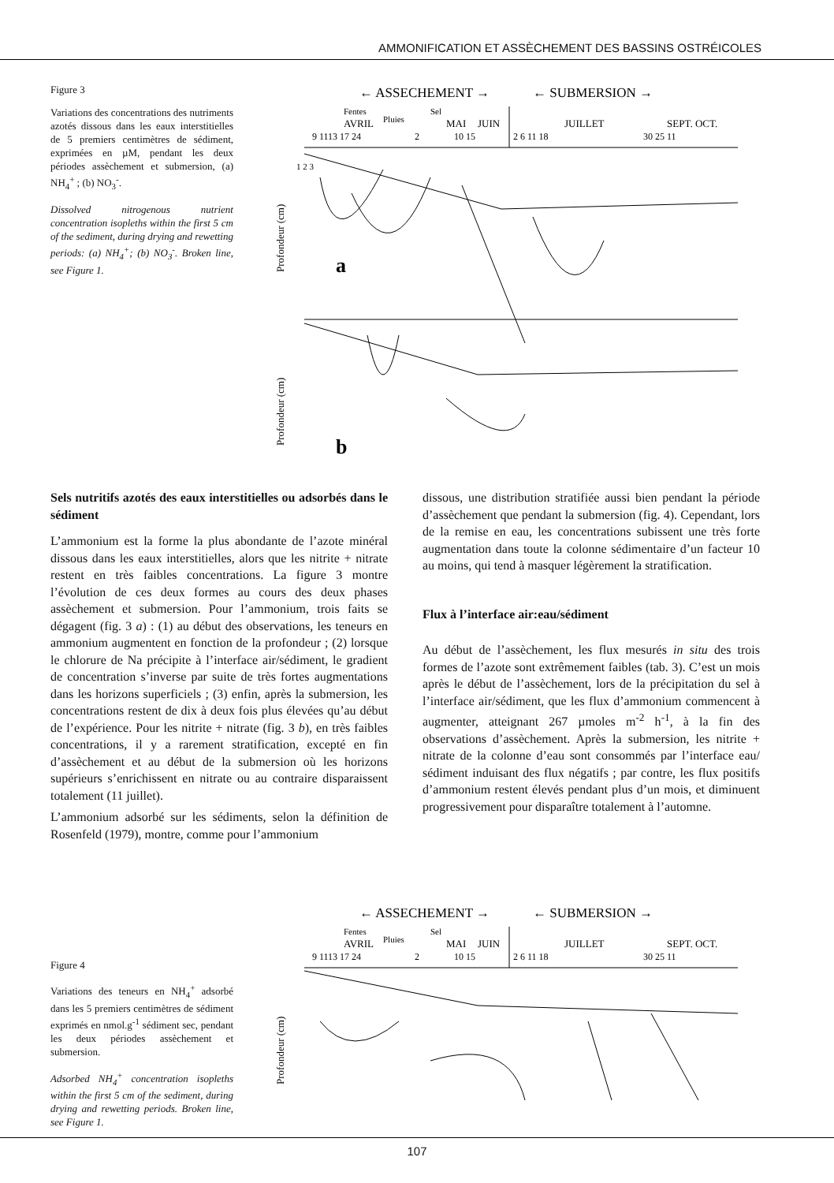AMMONIFICATION ET ASSÈCHEMENT DES BASSINS OSTRÉICOLES
Figure 3
Variations des concentrations des nutriments azotés dissous dans les eaux interstitielles de 5 premiers centimètres de sédiment, exprimées en µM, pendant les deux périodes assèchement et submersion, (a) NH<sub>4</sub><sup>+</sup> ; (b) NO<sub>3</sub><sup>-</sup>.
Dissolved nitrogenous nutrient concentration isopleths within the first 5 cm of the sediment, during drying and rewetting periods: (a) NH<sub>4</sub><sup>+</sup>; (b) NO<sub>3</sub><sup>-</sup>. Broken line, see Figure 1.
← ASSECHEMENT →
← SUBMERSION →
Fentes
Sel
AVRIL
Pluies
MAI
JUIN
JUILLET
SEPT. OCT.
9 1113 17 24
2
10 15
2 6 11 18
30 25 11
Profondeur (cm)
1 2 3
a
Profondeur (cm)
b
Sels nutritifs azotés des eaux interstitielles ou adsorbés dans le sédiment
L’ammonium est la forme la plus abondante de l’azote minéral dissous dans les eaux interstitielles, alors que les nitrite + nitrate restent en très faibles concentrations. La figure 3 montre l’évolution de ces deux formes au cours des deux phases assèchement et submersion. Pour l’ammonium, trois faits se dégagent (fig. 3 a) : (1) au début des observations, les teneurs en ammonium augmentent en fonction de la profondeur ; (2) lorsque le chlorure de Na précipite à l’interface air/sédiment, le gradient de concentration s’inverse par suite de très fortes augmentations dans les horizons superficiels ; (3) enfin, après la submersion, les concentrations restent de dix à deux fois plus élevées qu’au début de l’expérience. Pour les nitrite + nitrate (fig. 3 b), en très faibles concentrations, il y a rarement stratification, excepté en fin d’assèchement et au début de la submersion où les horizons supérieurs s’enrichissent en nitrate ou au contraire disparaissent totalement (11 juillet).
L’ammonium adsorbé sur les sédiments, selon la définition de Rosenfeld (1979), montre, comme pour l’ammonium
dissous, une distribution stratifiée aussi bien pendant la période d’assèchement que pendant la submersion (fig. 4). Cependant, lors de la remise en eau, les concentrations subissent une très forte augmentation dans toute la colonne sédimentaire d’un facteur 10 au moins, qui tend à masquer légèrement la stratification.
Flux à l’interface air:eau/sédiment
Au début de l’assèchement, les flux mesurés in situ des trois formes de l’azote sont extrêmement faibles (tab. 3). C’est un mois après le début de l’assèchement, lors de la précipitation du sel à l’interface air/sédiment, que les flux d’ammonium commencent à augmenter, atteignant 267 µmoles m<sup>-2</sup> h<sup>-1</sup>, à la fin des observations d’assèchement. Après la submersion, les nitrite + nitrate de la colonne d’eau sont consommés par l’interface eau/ sédiment induisant des flux négatifs ; par contre, les flux positifs d’ammonium restent élevés pendant plus d’un mois, et diminuent progressivement pour disparaître totalement à l’automne.
Figure 4
Variations des teneurs en NH<sub>4</sub><sup>+</sup> adsorbé dans les 5 premiers centimètres de sédiment exprimés en nmol.g<sup>-1</sup> sédiment sec, pendant les deux périodes assèchement et submersion.
Adsorbed NH<sub>4</sub><sup>+</sup> concentration isopleths within the first 5 cm of the sediment, during drying and rewetting periods. Broken line, see Figure 1.
← ASSECHEMENT →
← SUBMERSION →
Fentes
Sel
AVRIL
Pluies
MAI
JUIN
JUILLET
SEPT. OCT.
9 1113 17 24
2
10 15
2 6 11 18
30 25 11
Profondeur (cm)
107